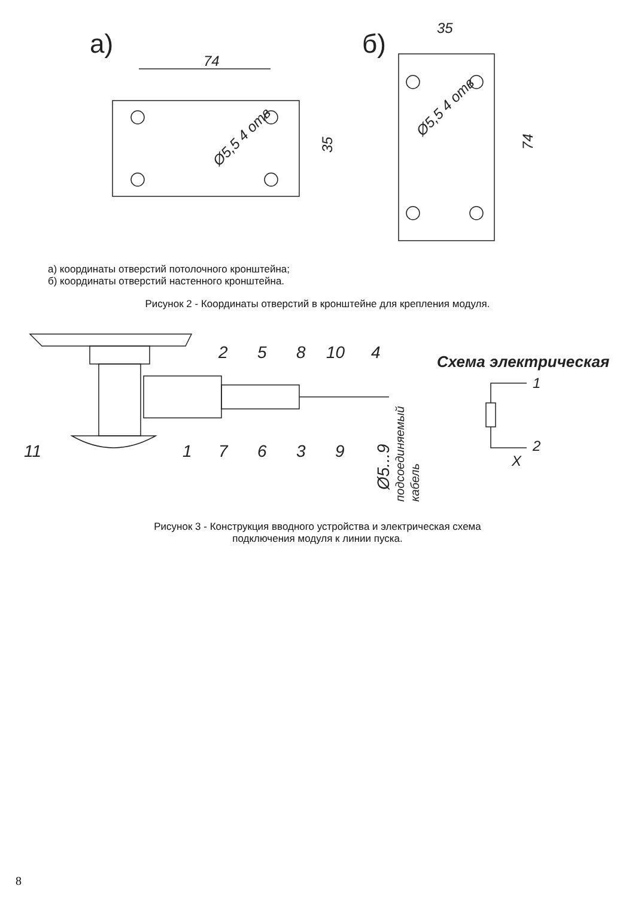а)
74
Ø5,5 4 отв
35
б)
35
Ø5,5 4 отв
74
а) координаты отверстий потолочного кронштейна;
б) координаты отверстий настенного кронштейна.
Рисунок 2 - Координаты отверстий в кронштейне для крепления модуля.
2
5
8
10
4
11
1
7
6
3
9
Ø5...9
подсоединяемый
кабель
Схема электрическая
1
2
X
Рисунок 3 - Конструкция вводного устройства и электрическая схема
подключения модуля к линии пуска.
8